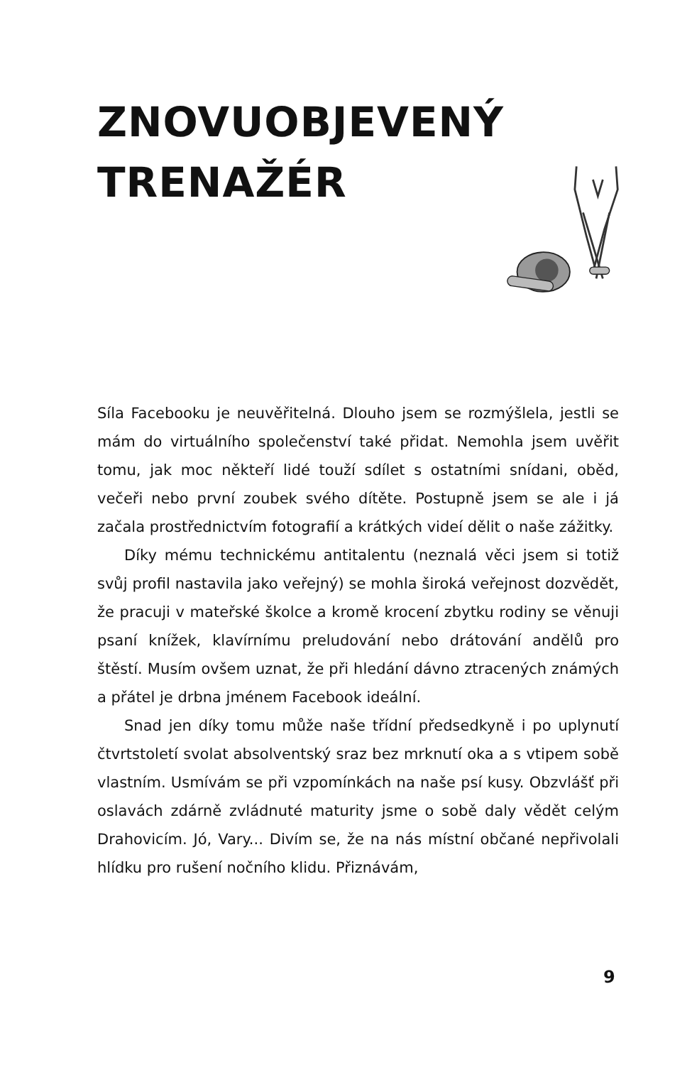ZNOVUOBJEVENÝ
TRENAŽÉR
Síla Facebooku je neuvěřitelná. Dlouho jsem se rozmýšlela, jestli se mám do virtuálního společenství také přidat. Nemohla jsem uvěřit tomu, jak moc někteří lidé touží sdílet s ostatními snídani, oběd, večeři nebo první zoubek svého dítěte. Postupně jsem se ale i já začala prostřednictvím fotografií a krátkých videí dělit o naše zážitky.
Díky mému technickému antitalentu (neznalá věci jsem si totiž svůj profil nastavila jako veřejný) se mohla široká veřejnost dozvědět, že pracuji v mateřské školce a kromě krocení zbytku rodiny se věnuji psaní knížek, klavírnímu preludování nebo drátování andělů pro štěstí. Musím ovšem uznat, že při hledání dávno ztracených známých a přátel je drbna jménem Facebook ideální.
Snad jen díky tomu může naše třídní předsedkyně i po uplynutí čtvrtstoletí svolat absolventský sraz bez mrknutí oka a s vtipem sobě vlastním. Usmívám se při vzpomínkách na naše psí kusy. Obzvlášť při oslavách zdárně zvládnuté maturity jsme o sobě daly vědět celým Drahovicím. Jó, Vary... Divím se, že na nás místní občané nepřivolali hlídku pro rušení nočního klidu. Přiznávám,
9